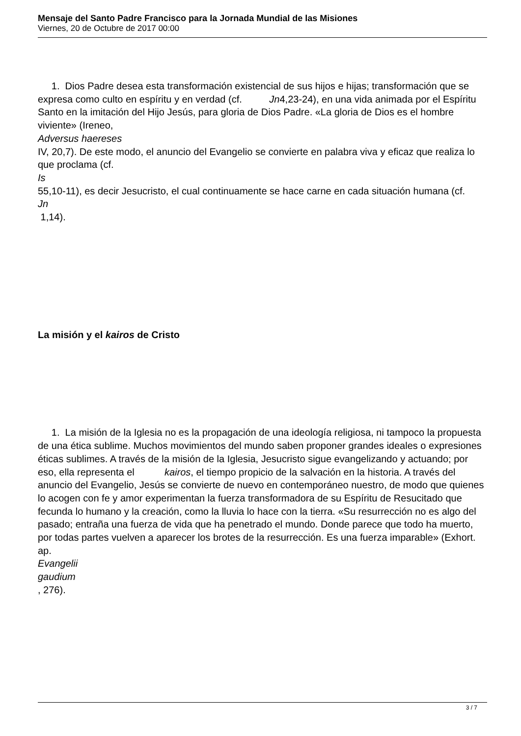Mensaje del Santo Padre Francisco para la Jornada Mundial de las Misiones
Viernes, 20 de Octubre de 2017 00:00
1. Dios Padre desea esta transformación existencial de sus hijos e hijas; transformación que se expresa como culto en espíritu y en verdad (cf. Jn4,23-24), en una vida animada por el Espíritu Santo en la imitación del Hijo Jesús, para gloria de Dios Padre. «La gloria de Dios es el hombre viviente» (Ireneo,
Adversus haereses
IV, 20,7). De este modo, el anuncio del Evangelio se convierte en palabra viva y eficaz que realiza lo que proclama (cf.
Is
55,10-11), es decir Jesucristo, el cual continuamente se hace carne en cada situación humana (cf.
Jn
1,14).
La misión y el kairos de Cristo
1. La misión de la Iglesia no es la propagación de una ideología religiosa, ni tampoco la propuesta de una ética sublime. Muchos movimientos del mundo saben proponer grandes ideales o expresiones éticas sublimes. A través de la misión de la Iglesia, Jesucristo sigue evangelizando y actuando; por eso, ella representa el kairos, el tiempo propicio de la salvación en la historia. A través del anuncio del Evangelio, Jesús se convierte de nuevo en contemporáneo nuestro, de modo que quienes lo acogen con fe y amor experimentan la fuerza transformadora de su Espíritu de Resucitado que fecunda lo humano y la creación, como la lluvia lo hace con la tierra. «Su resurrección no es algo del pasado; entraña una fuerza de vida que ha penetrado el mundo. Donde parece que todo ha muerto, por todas partes vuelven a aparecer los brotes de la resurrección. Es una fuerza imparable» (Exhort. ap.
Evangelii
gaudium
, 276).
3 / 7